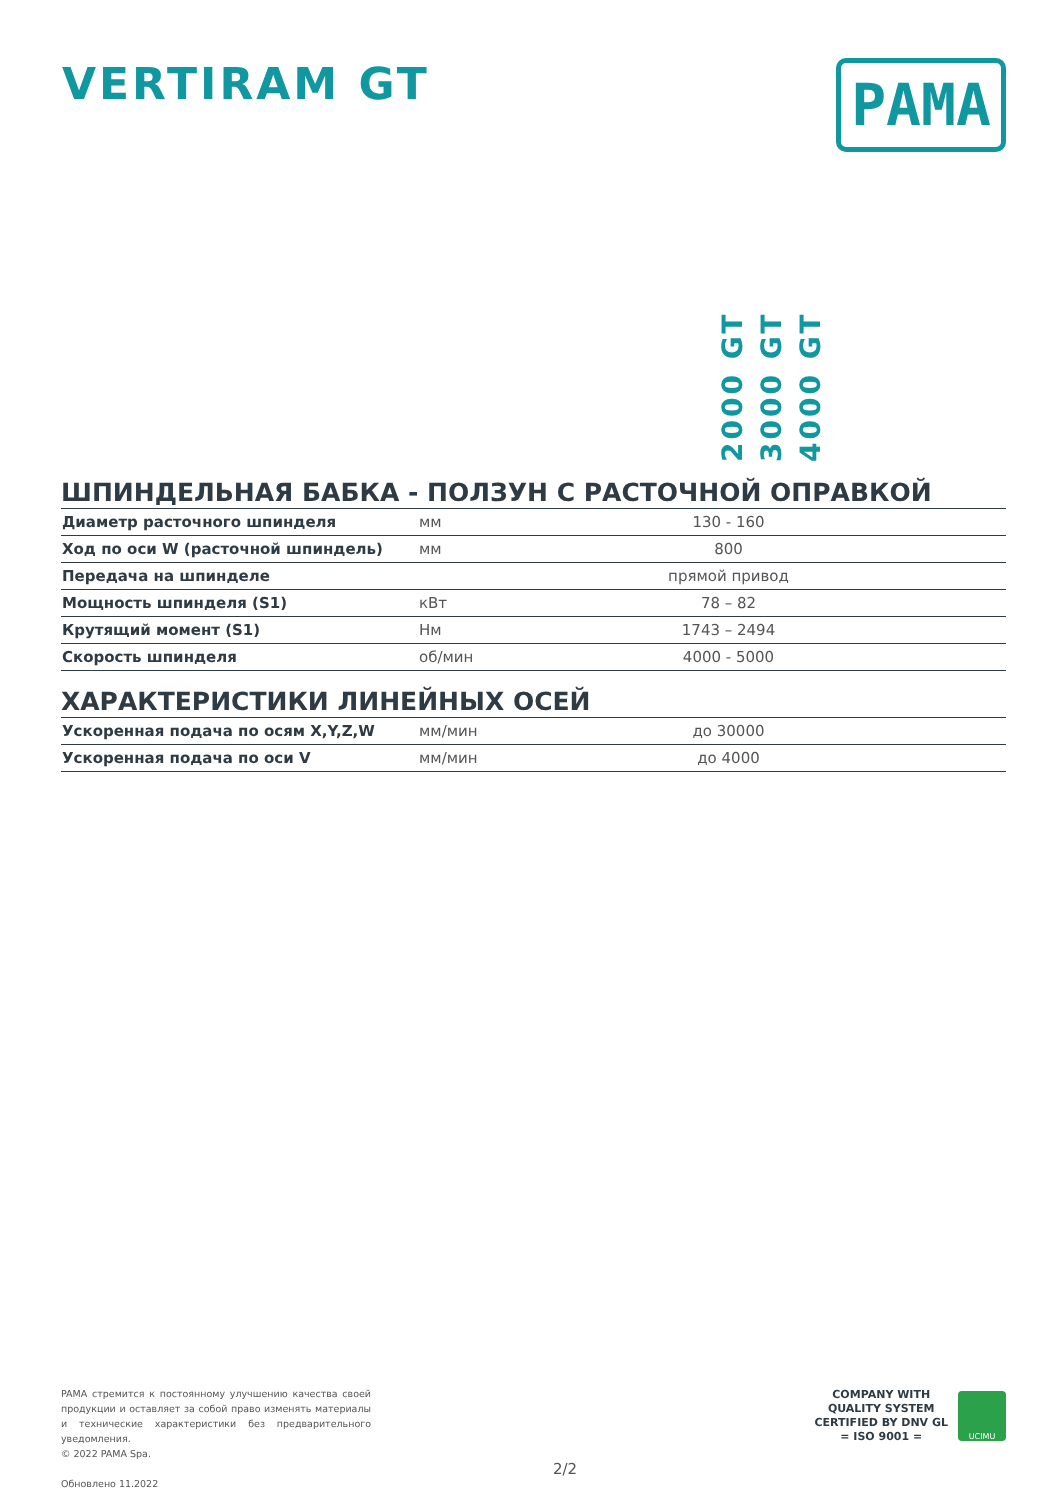VERTIRAM GT
PAMA
2000 GT
3000 GT
4000 GT
ШПИНДЕЛЬНАЯ БАБКА - ПОЛЗУН С РАСТОЧНОЙ ОПРАВКОЙ
| Диаметр расточного шпинделя | мм | 130 - 160 |
| Ход по оси W (расточной шпиндель) | мм | 800 |
| Передача на шпинделе | | прямой привод |
| Мощность шпинделя (S1) | кВт | 78 – 82 |
| Крутящий момент (S1) | Нм | 1743 – 2494 |
| Скорость шпинделя | об/мин | 4000 - 5000 |
ХАРАКТЕРИСТИКИ ЛИНЕЙНЫХ ОСЕЙ
| Ускоренная подача по осям X,Y,Z,W | мм/мин | до 30000 |
| Ускоренная подача по оси V | мм/мин | до 4000 |
PAMA стремится к постоянному улучшению качества своей продукции и оставляет за собой право изменять материалы и технические характеристики без предварительного уведомления.
© 2022 PAMA Spa.
Обновлено 11.2022
2/2
COMPANY WITH
QUALITY SYSTEM
CERTIFIED BY DNV GL
= ISO 9001 =
UCIMU